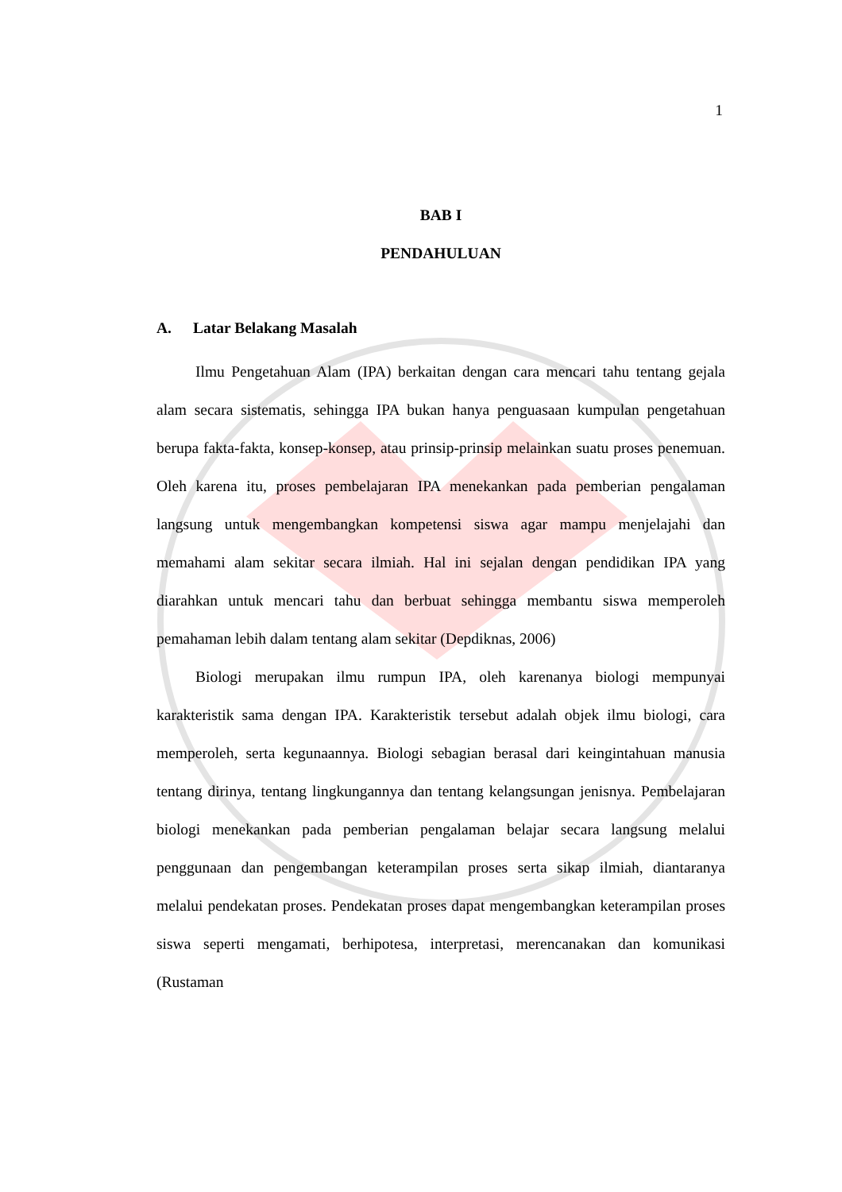1
BAB I
PENDAHULUAN
A. Latar Belakang Masalah
Ilmu Pengetahuan Alam (IPA) berkaitan dengan cara mencari tahu tentang gejala alam secara sistematis, sehingga IPA bukan hanya penguasaan kumpulan pengetahuan berupa fakta-fakta, konsep-konsep, atau prinsip-prinsip melainkan suatu proses penemuan. Oleh karena itu, proses pembelajaran IPA menekankan pada pemberian pengalaman langsung untuk mengembangkan kompetensi siswa agar mampu menjelajahi dan memahami alam sekitar secara ilmiah. Hal ini sejalan dengan pendidikan IPA yang diarahkan untuk mencari tahu dan berbuat sehingga membantu siswa memperoleh pemahaman lebih dalam tentang alam sekitar (Depdiknas, 2006)
Biologi merupakan ilmu rumpun IPA, oleh karenanya biologi mempunyai karakteristik sama dengan IPA. Karakteristik tersebut adalah objek ilmu biologi, cara memperoleh, serta kegunaannya. Biologi sebagian berasal dari keingintahuan manusia tentang dirinya, tentang lingkungannya dan tentang kelangsungan jenisnya. Pembelajaran biologi menekankan pada pemberian pengalaman belajar secara langsung melalui penggunaan dan pengembangan keterampilan proses serta sikap ilmiah, diantaranya melalui pendekatan proses. Pendekatan proses dapat mengembangkan keterampilan proses siswa seperti mengamati, berhipotesa, interpretasi, merencanakan dan komunikasi (Rustaman